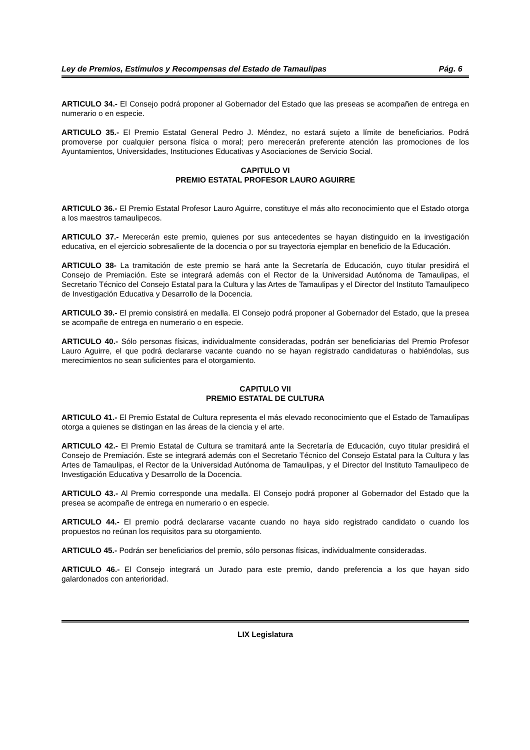Ley de Premios, Estímulos y Recompensas del Estado de Tamaulipas Pág. 6
ARTICULO 34.- El Consejo podrá proponer al Gobernador del Estado que las preseas se acompañen de entrega en numerario o en especie.
ARTICULO 35.- El Premio Estatal General Pedro J. Méndez, no estará sujeto a límite de beneficiarios. Podrá promoverse por cualquier persona física o moral; pero merecerán preferente atención las promociones de los Ayuntamientos, Universidades, Instituciones Educativas y Asociaciones de Servicio Social.
CAPITULO VI
PREMIO ESTATAL PROFESOR LAURO AGUIRRE
ARTICULO 36.- El Premio Estatal Profesor Lauro Aguirre, constituye el más alto reconocimiento que el Estado otorga a los maestros tamaulipecos.
ARTICULO 37.- Merecerán este premio, quienes por sus antecedentes se hayan distinguido en la investigación educativa, en el ejercicio sobresaliente de la docencia o por su trayectoria ejemplar en beneficio de la Educación.
ARTICULO 38- La tramitación de este premio se hará ante la Secretaría de Educación, cuyo titular presidirá el Consejo de Premiación. Este se integrará además con el Rector de la Universidad Autónoma de Tamaulipas, el Secretario Técnico del Consejo Estatal para la Cultura y las Artes de Tamaulipas y el Director del Instituto Tamaulipeco de Investigación Educativa y Desarrollo de la Docencia.
ARTICULO 39.- El premio consistirá en medalla. El Consejo podrá proponer al Gobernador del Estado, que la presea se acompañe de entrega en numerario o en especie.
ARTICULO 40.- Sólo personas físicas, individualmente consideradas, podrán ser beneficiarias del Premio Profesor Lauro Aguirre, el que podrá declararse vacante cuando no se hayan registrado candidaturas o habiéndolas, sus merecimientos no sean suficientes para el otorgamiento.
CAPITULO VII
PREMIO ESTATAL DE CULTURA
ARTICULO 41.- El Premio Estatal de Cultura representa el más elevado reconocimiento que el Estado de Tamaulipas otorga a quienes se distingan en las áreas de la ciencia y el arte.
ARTICULO 42.- El Premio Estatal de Cultura se tramitará ante la Secretaría de Educación, cuyo titular presidirá el Consejo de Premiación. Este se integrará además con el Secretario Técnico del Consejo Estatal para la Cultura y las Artes de Tamaulipas, el Rector de la Universidad Autónoma de Tamaulipas, y el Director del Instituto Tamaulipeco de Investigación Educativa y Desarrollo de la Docencia.
ARTICULO 43.- Al Premio corresponde una medalla. El Consejo podrá proponer al Gobernador del Estado que la presea se acompañe de entrega en numerario o en especie.
ARTICULO 44.- El premio podrá declararse vacante cuando no haya sido registrado candidato o cuando los propuestos no reúnan los requisitos para su otorgamiento.
ARTICULO 45.- Podrán ser beneficiarios del premio, sólo personas físicas, individualmente consideradas.
ARTICULO 46.- El Consejo integrará un Jurado para este premio, dando preferencia a los que hayan sido galardonados con anterioridad.
LIX Legislatura